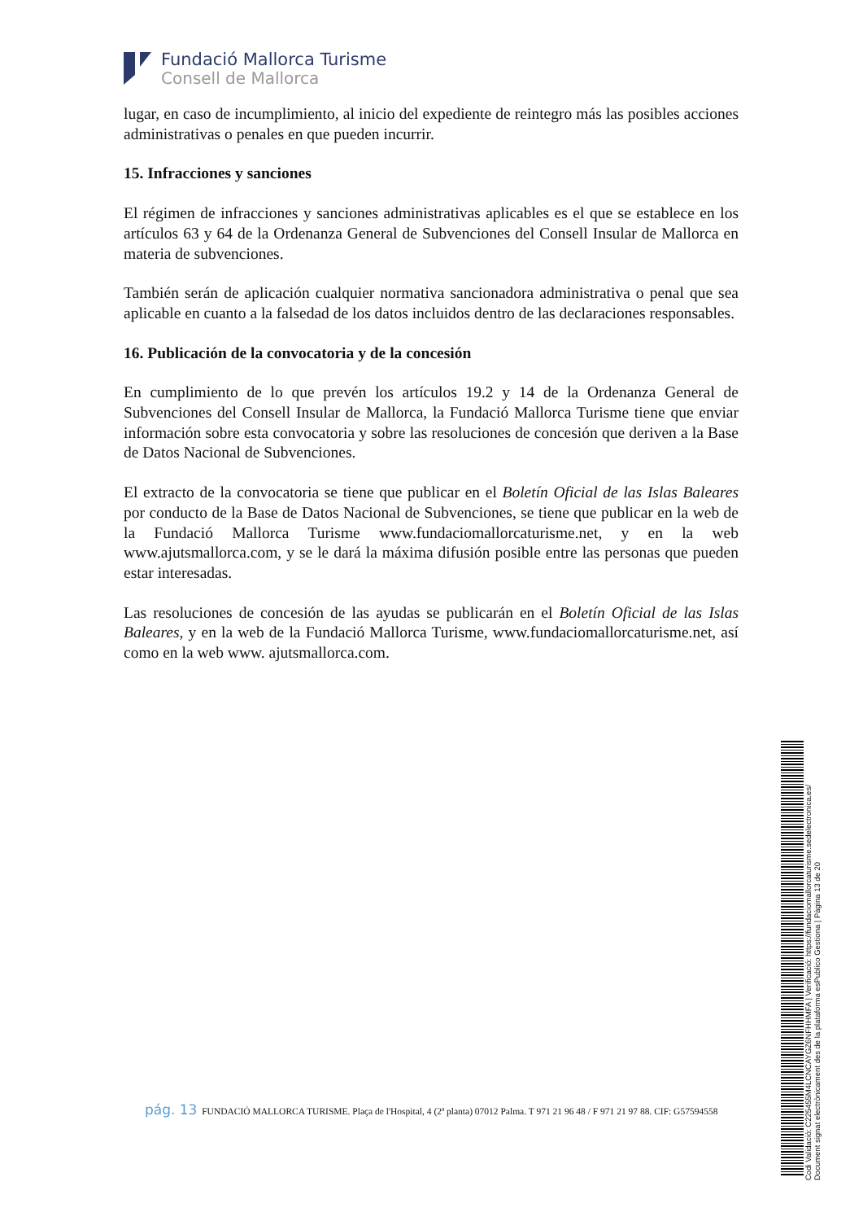Fundació Mallorca Turisme
Consell de Mallorca
lugar, en caso de incumplimiento, al inicio del expediente de reintegro más las posibles acciones administrativas o penales en que pueden incurrir.
15. Infracciones y sanciones
El régimen de infracciones y sanciones administrativas aplicables es el que se establece en los artículos 63 y 64 de la Ordenanza General de Subvenciones del Consell Insular de Mallorca en materia de subvenciones.
También serán de aplicación cualquier normativa sancionadora administrativa o penal que sea aplicable en cuanto a la falsedad de los datos incluidos dentro de las declaraciones responsables.
16. Publicación de la convocatoria y de la concesión
En cumplimiento de lo que prevén los artículos 19.2 y 14 de la Ordenanza General de Subvenciones del Consell Insular de Mallorca, la Fundació Mallorca Turisme tiene que enviar información sobre esta convocatoria y sobre las resoluciones de concesión que deriven a la Base de Datos Nacional de Subvenciones.
El extracto de la convocatoria se tiene que publicar en el Boletín Oficial de las Islas Baleares por conducto de la Base de Datos Nacional de Subvenciones, se tiene que publicar en la web de la Fundació Mallorca Turisme www.fundaciomallorcaturisme.net, y en la web www.ajutsmallorca.com, y se le dará la máxima difusión posible entre las personas que pueden estar interesadas.
Las resoluciones de concesión de las ayudas se publicarán en el Boletín Oficial de las Islas Baleares, y en la web de la Fundació Mallorca Turisme, www.fundaciomallorcaturisme.net, así como en la web www. ajutsmallorca.com.
pág. 13 FUNDACIÓ MALLORCA TURISME. Plaça de l'Hospital, 4 (2ª planta) 07012 Palma. T 971 21 96 48 / F 971 21 97 88. CIF: G57594558
Codi Validació: C225455M4LCNCAYGZ6NFHHMFA | Verificació: https://fundaciomallorcaturisme.sedelectronica.es/
Document signat electrònicament des de la plataforma esPublico Gestiona | Pàgina 13 de 20